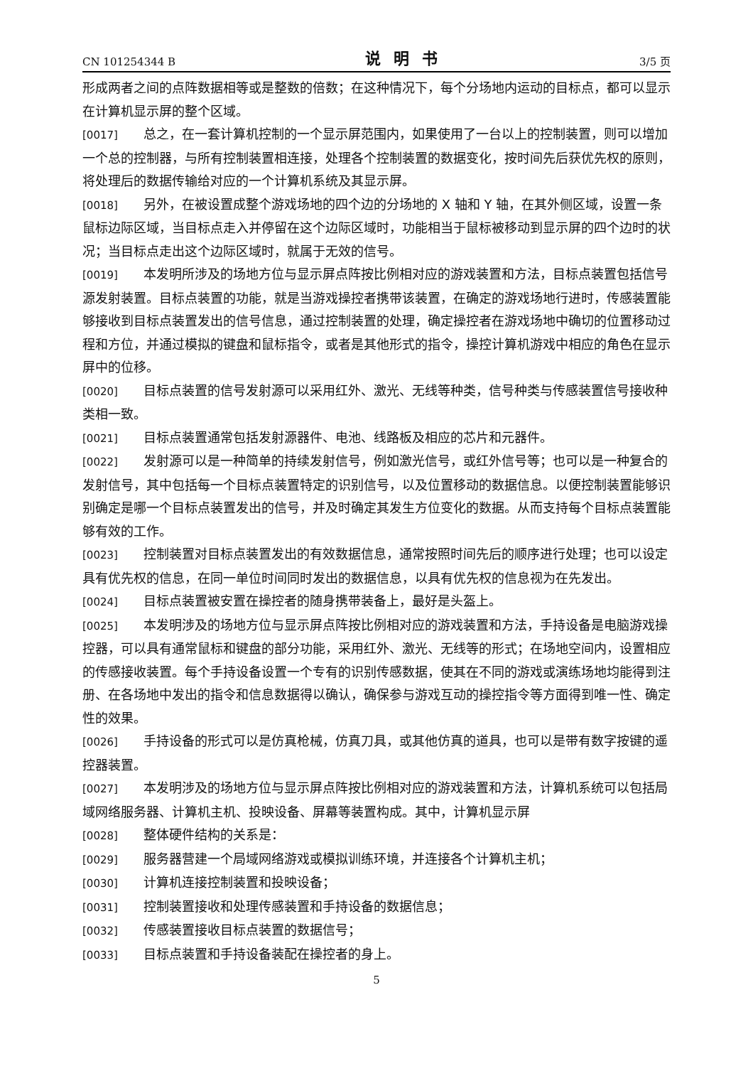CN 101254344 B 说明书 3/5 页
形成两者之间的点阵数据相等或是整数的倍数；在这种情况下，每个分场地内运动的目标点，都可以显示在计算机显示屏的整个区域。
[0017] 总之，在一套计算机控制的一个显示屏范围内，如果使用了一台以上的控制装置，则可以增加一个总的控制器，与所有控制装置相连接，处理各个控制装置的数据变化，按时间先后获优先权的原则，将处理后的数据传输给对应的一个计算机系统及其显示屏。
[0018] 另外，在被设置成整个游戏场地的四个边的分场地的 X 轴和 Y 轴，在其外侧区域，设置一条鼠标边际区域，当目标点走入并停留在这个边际区域时，功能相当于鼠标被移动到显示屏的四个边时的状况；当目标点走出这个边际区域时，就属于无效的信号。
[0019] 本发明所涉及的场地方位与显示屏点阵按比例相对应的游戏装置和方法，目标点装置包括信号源发射装置。目标点装置的功能，就是当游戏操控者携带该装置，在确定的游戏场地行进时，传感装置能够接收到目标点装置发出的信号信息，通过控制装置的处理，确定操控者在游戏场地中确切的位置移动过程和方位，并通过模拟的键盘和鼠标指令，或者是其他形式的指令，操控计算机游戏中相应的角色在显示屏中的位移。
[0020] 目标点装置的信号发射源可以采用红外、激光、无线等种类，信号种类与传感装置信号接收种类相一致。
[0021] 目标点装置通常包括发射源器件、电池、线路板及相应的芯片和元器件。
[0022] 发射源可以是一种简单的持续发射信号，例如激光信号，或红外信号等；也可以是一种复合的发射信号，其中包括每一个目标点装置特定的识别信号，以及位置移动的数据信息。以便控制装置能够识别确定是哪一个目标点装置发出的信号，并及时确定其发生方位变化的数据。从而支持每个目标点装置能够有效的工作。
[0023] 控制装置对目标点装置发出的有效数据信息，通常按照时间先后的顺序进行处理；也可以设定具有优先权的信息，在同一单位时间同时发出的数据信息，以具有优先权的信息视为在先发出。
[0024] 目标点装置被安置在操控者的随身携带装备上，最好是头盔上。
[0025] 本发明涉及的场地方位与显示屏点阵按比例相对应的游戏装置和方法，手持设备是电脑游戏操控器，可以具有通常鼠标和键盘的部分功能，采用红外、激光、无线等的形式；在场地空间内，设置相应的传感接收装置。每个手持设备设置一个专有的识别传感数据，使其在不同的游戏或演练场地均能得到注册、在各场地中发出的指令和信息数据得以确认，确保参与游戏互动的操控指令等方面得到唯一性、确定性的效果。
[0026] 手持设备的形式可以是仿真枪械，仿真刀具，或其他仿真的道具，也可以是带有数字按键的遥控器装置。
[0027] 本发明涉及的场地方位与显示屏点阵按比例相对应的游戏装置和方法，计算机系统可以包括局域网络服务器、计算机主机、投映设备、屏幕等装置构成。其中，计算机显示屏
[0028] 整体硬件结构的关系是：
[0029] 服务器营建一个局域网络游戏或模拟训练环境，并连接各个计算机主机；
[0030] 计算机连接控制装置和投映设备；
[0031] 控制装置接收和处理传感装置和手持设备的数据信息；
[0032] 传感装置接收目标点装置的数据信号；
[0033] 目标点装置和手持设备装配在操控者的身上。
5